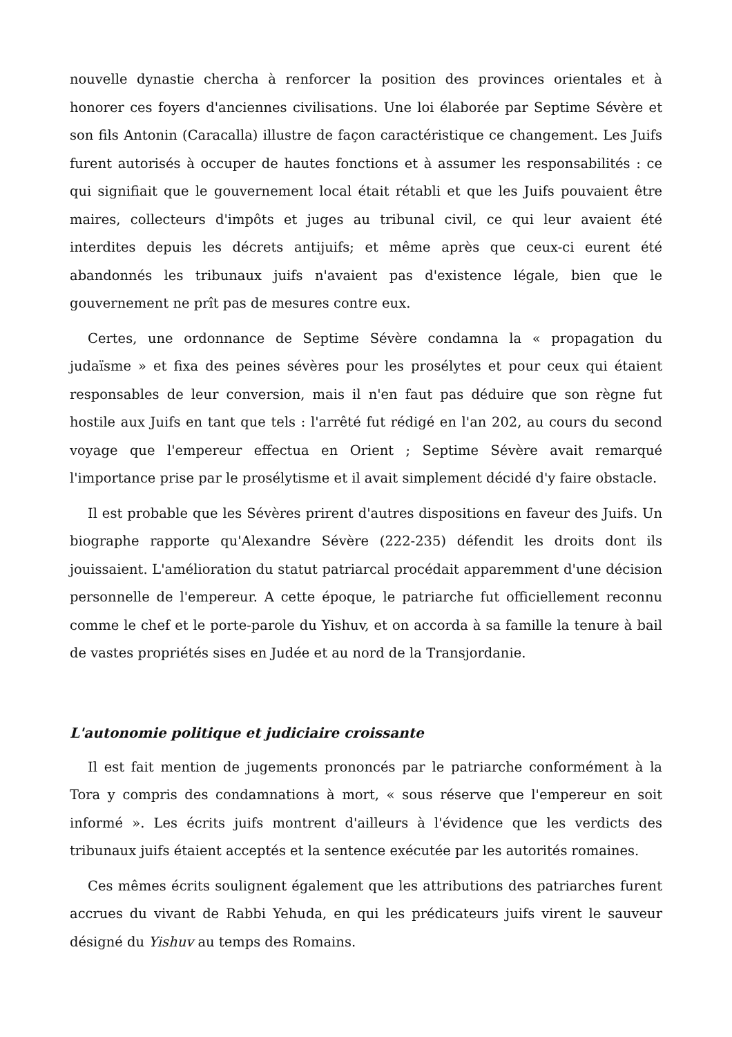nouvelle dynastie chercha à renforcer la position des provinces orientales et à honorer ces foyers d'anciennes civilisations. Une loi élaborée par Septime Sévère et son fils Antonin (Caracalla) illustre de façon caractéristique ce changement. Les Juifs furent autorisés à occuper de hautes fonctions et à assumer les responsabilités : ce qui signifiait que le gouvernement local était rétabli et que les Juifs pouvaient être maires, collecteurs d'impôts et juges au tribunal civil, ce qui leur avaient été interdites depuis les décrets antijuifs; et même après que ceux-ci eurent été abandonnés les tribunaux juifs n'avaient pas d'existence légale, bien que le gouvernement ne prît pas de mesures contre eux.
Certes, une ordonnance de Septime Sévère condamna la « propagation du judaïsme » et fixa des peines sévères pour les prosélytes et pour ceux qui étaient responsables de leur conversion, mais il n'en faut pas déduire que son règne fut hostile aux Juifs en tant que tels : l'arrêté fut rédigé en l'an 202, au cours du second voyage que l'empereur effectua en Orient ; Septime Sévère avait remarqué l'importance prise par le prosélytisme et il avait simplement décidé d'y faire obstacle.
Il est probable que les Sévères prirent d'autres dispositions en faveur des Juifs. Un biographe rapporte qu'Alexandre Sévère (222-235) défendit les droits dont ils jouissaient. L'amélioration du statut patriarcal procédait apparemment d'une décision personnelle de l'empereur. A cette époque, le patriarche fut officiellement reconnu comme le chef et le porte-parole du Yishuv, et on accorda à sa famille la tenure à bail de vastes propriétés sises en Judée et au nord de la Transjordanie.
L'autonomie politique et judiciaire croissante
Il est fait mention de jugements prononcés par le patriarche conformément à la Tora y compris des condamnations à mort, « sous réserve que l'empereur en soit informé ». Les écrits juifs montrent d'ailleurs à l'évidence que les verdicts des tribunaux juifs étaient acceptés et la sentence exécutée par les autorités romaines.
Ces mêmes écrits soulignent également que les attributions des patriarches furent accrues du vivant de Rabbi Yehuda, en qui les prédicateurs juifs virent le sauveur désigné du Yishuv au temps des Romains.